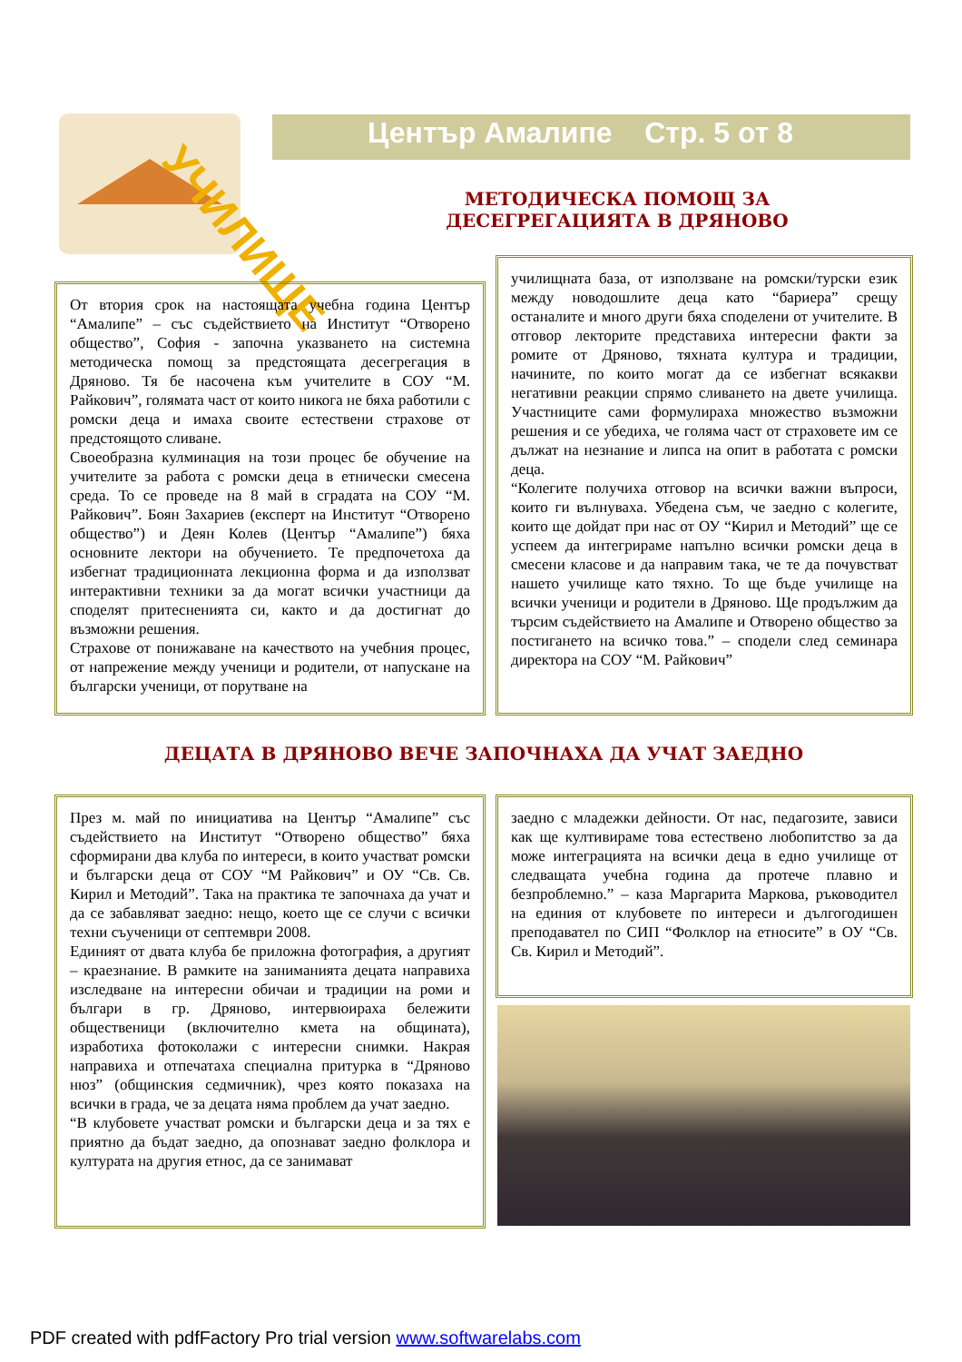Център Амалипе Стр. 5 от 8
УЧИЛИЩЕ
МЕТОДИЧЕСКА ПОМОЩ ЗА ДЕСЕГРЕГАЦИЯТА В ДРЯНОВО
От втория срок на настоящата учебна година Център “Амалипе” – със съдействието на Институт “Отворено общество”, София - започна указването на системна методическа помощ за предстоящата десегрегация в Дряново. Тя бе насочена към учителите в СОУ “М. Райкович”, голямата част от които никога не бяха работили с ромски деца и имаха своите естествени страхове от предстоящото сливане.
Своеобразна кулминация на този процес бе обучение на учителите за работа с ромски деца в етнически смесена среда. То се проведе на 8 май в сградата на СОУ “М. Райкович”. Боян Захариев (експерт на Институт “Отворено общество”) и Деян Колев (Център “Амалипе”) бяха основните лектори на обучението. Те предпочетоха да избегнат традиционната лекционна форма и да използват интерактивни техники за да могат всички участници да споделят притесненията си, както и да достигнат до възможни решения.
Страхове от понижаване на качеството на учебния процес, от напрежение между ученици и родители, от напускане на български ученици, от порутване на
училищната база, от използване на ромски/турски език между новодошлите деца като “бариера” срещу останалите и много други бяха споделени от учителите. В отговор лекторите представиха интересни факти за ромите от Дряново, тяхната култура и традиции, начините, по които могат да се избегнат всякакви негативни реакции спрямо сливането на двете училища. Участниците сами формулираха множество възможни решения и се убедиха, че голяма част от страховете им се дължат на незнание и липса на опит в работата с ромски деца.
“Колегите получиха отговор на всички важни въпроси, които ги вълнуваха. Убедена съм, че заедно с колегите, които ще дойдат при нас от ОУ “Кирил и Методий” ще се успеем да интегрираме напълно всички ромски деца в смесени класове и да направим така, че те да почувстват нашето училище като тяхно. То ще бъде училище на всички ученици и родители в Дряново. Ще продължим да търсим съдействието на Амалипе и Отворено общество за постигането на всичко това.” – сподели след семинара директора на СОУ “М. Райкович”
ДЕЦАТА В ДРЯНОВО ВЕЧЕ ЗАПОЧНАХА ДА УЧАТ ЗАЕДНО
През м. май по инициатива на Център “Амалипе” със съдействието на Институт “Отворено общество” бяха сформирани два клуба по интереси, в които участват ромски и български деца от СОУ “М Райкович” и ОУ “Св. Св. Кирил и Методий”. Така на практика те започнаха да учат и да се забавляват заедно: нещо, което ще се случи с всички техни съученици от септември 2008.
Единият от двата клуба бе приложна фотография, а другият – краезнание. В рамките на заниманията децата направиха изследване на интересни обичаи и традиции на роми и българи в гр. Дряново, интервюираха бележити общественици (включително кмета на общината), изработиха фотоколажи с интересни снимки. Накрая направиха и отпечатаха специална притурка в “Дряново нюз” (общинския седмичник), чрез която показаха на всички в града, че за децата няма проблем да учат заедно.
“В клубовете участват ромски и български деца и за тях е приятно да бъдат заедно, да опознават заедно фолклора и културата на другия етнос, да се занимават
заедно с младежки дейности. От нас, педагозите, зависи как ще култивираме това естествено любопитство за да може интеграцията на всички деца в едно училище от следващата учебна година да протече плавно и безпроблемно.” – каза Маргарита Маркова, ръководител на единия от клубовете по интереси и дългогодишен преподавател по СИП “Фолклор на етносите” в ОУ “Св. Св. Кирил и Методий”.
PDF created with pdfFactory Pro trial version www.softwarelabs.com